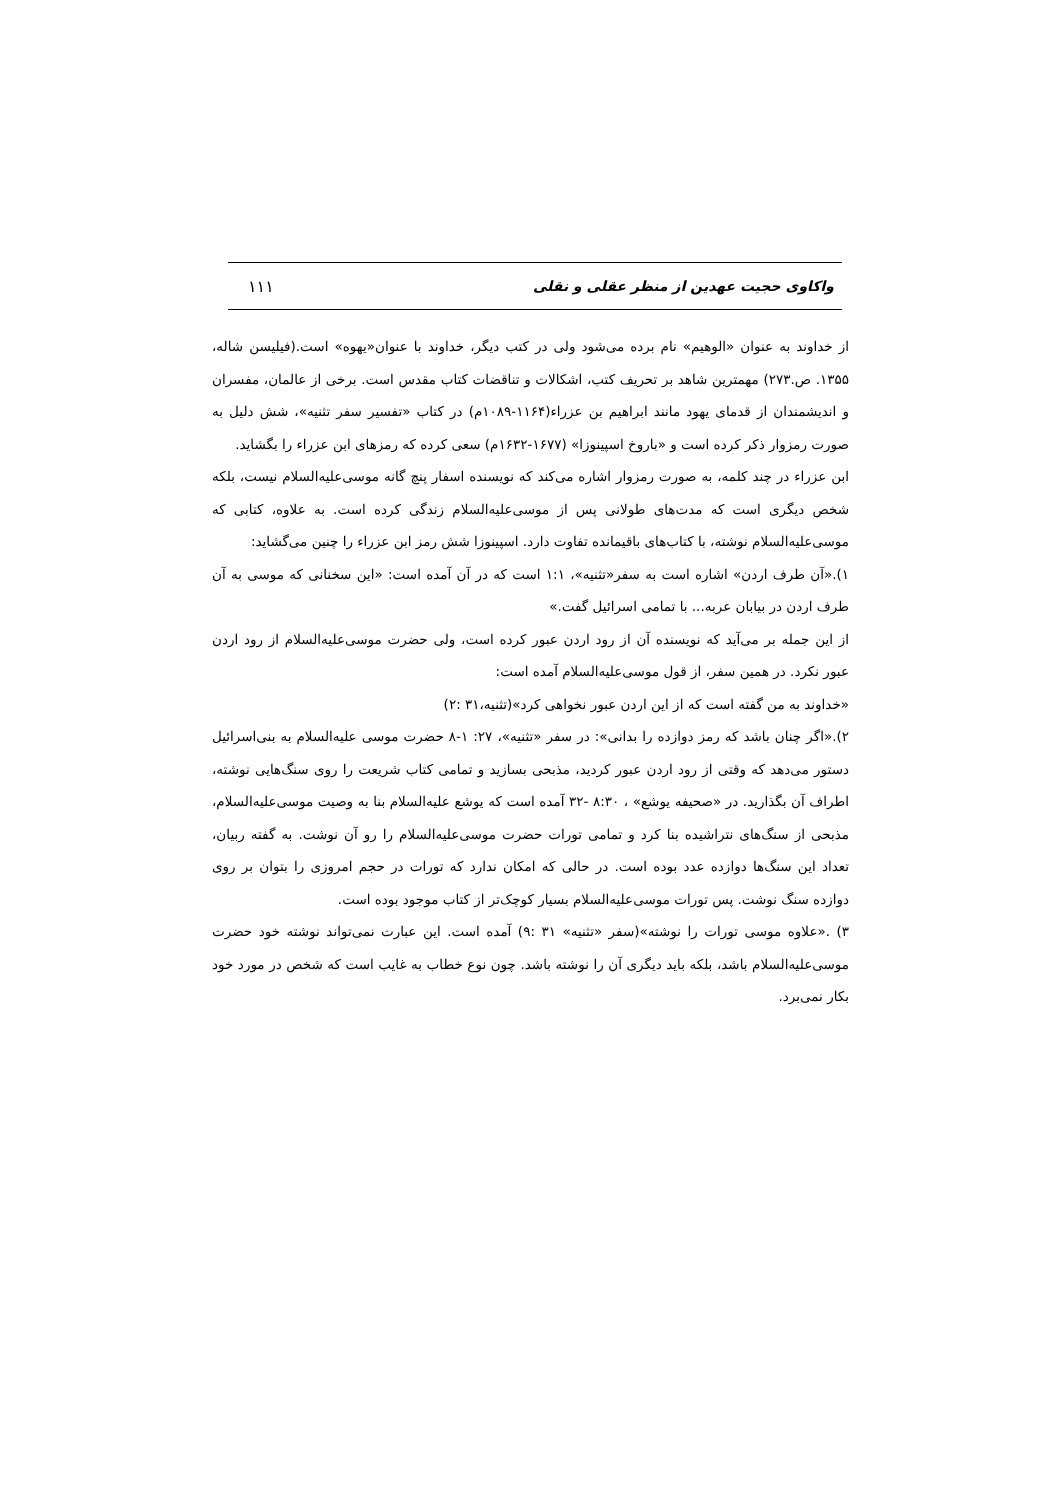واکاوی حجیت عهدین از منظر عقلی و نقلی ۱۱۱
از خداوند به عنوان «الوهیم» نام برده می‌شود ولی در کتب دیگر، خداوند با عنوان«یهوه» است.(فیلیسن شاله، ۱۳۵۵. ص.۲۷۳) مهمترین شاهد بر تحریف کتب، اشکالات و تناقضات کتاب مقدس است. برخی از عالمان، مفسران و اندیشمندان از قدمای یهود مانند ابراهیم بن عزراء(۱۱۶۴-۱۰۸۹م) در کتاب «تفسیر سفر تثنیه»، شش دلیل به صورت رمزوار ذکر کرده است و «باروخ اسپینوزا» (۱۶۷۷-۱۶۳۲م) سعی کرده که رمزهای ابن عزراء را بگشاید.
ابن عزراء در چند کلمه، به صورت رمزوار اشاره می‌کند که نویسنده اسفار پنچ گانه موسی‌علیه‌السلام نیست، بلکه شخص دیگری است که مدت‌های طولانی پس از موسی‌علیه‌السلام زندگی کرده است. به علاوه، کتابی که موسی‌علیه‌السلام نوشته، با کتاب‌های باقیمانده تفاوت دارد. اسپینوزا شش رمز ابن عزراء را چنین می‌گشاید:
۱).«آن طرف اردن» اشاره است به سفر«تثنیه»، ۱:۱ است که در آن آمده است: «این سخنانی که موسی به آن طرف اردن در بیابان عربه... با تمامی اسرائیل گفت.»
از این جمله بر می‌آید که نویسنده آن از رود اردن عبور کرده است، ولی حضرت موسی‌علیه‌السلام از رود اردن عبور نکرد. در همین سفر، از قول موسی‌علیه‌السلام آمده است:
«خداوند به من گفته است که از این اردن عبور نخواهی کرد»(تثنیه،۳۱ :۲)
۲).«اگر چنان باشد که رمز دوازده را بدانی»: در سفر «تثنیه»، ۲۷: ۱-۸ حضرت موسی علیه‌السلام به بنی‌اسرائیل دستور می‌دهد که وقتی از رود اردن عبور کردید، مذبحی بسازید و تمامی کتاب شریعت را روی سنگ‌هایی نوشته، اطراف آن بگذارید. در «صحیفه یوشع» ، ۸:۳۰ -۳۲ آمده است که یوشع علیه‌السلام بنا به وصیت موسی‌علیه‌السلام، مذبحی از سنگ‌های نتراشیده بنا کرد و تمامی تورات حضرت موسی‌علیه‌السلام را رو آن نوشت. به گفته ربیان، تعداد این سنگ‌ها دوازده عدد بوده است. در حالی که امکان ندارد که تورات در حجم امروزی را بتوان بر روی دوازده سنگ نوشت. پس تورات موسی‌علیه‌السلام بسیار کوچک‌تر از کتاب موجود بوده است.
۳) .«علاوه موسی تورات را نوشته»(سفر «تثنیه» ۳۱ :۹) آمده است. این عبارت نمی‌تواند نوشته خود حضرت موسی‌علیه‌السلام باشد، بلکه باید دیگری آن را نوشته باشد. چون نوع خطاب به غایب است که شخص در مورد خود بکار نمی‌برد.